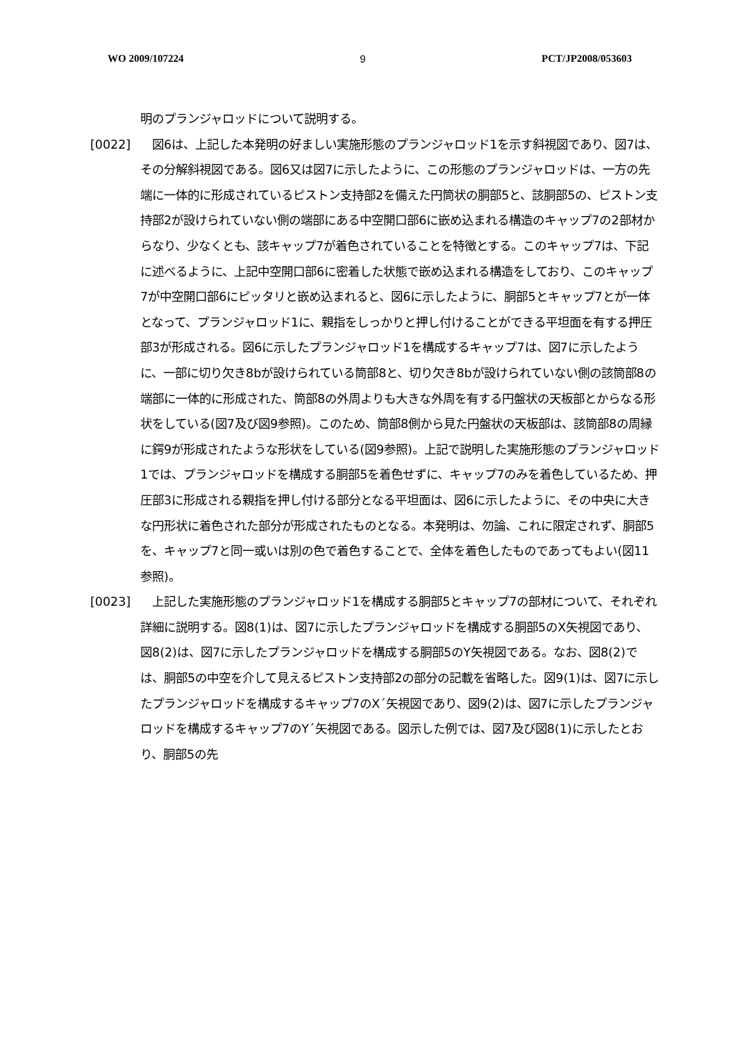WO 2009/107224 9 PCT/JP2008/053603
明のプランジャロッドについて説明する。
[0022] 　図6は、上記した本発明の好ましい実施形態のプランジャロッド1を示す斜視図であり、図7は、その分解斜視図である。図6又は図7に示したように、この形態のプランジャロッドは、一方の先端に一体的に形成されているピストン支持部2を備えた円筒状の胴部5と、該胴部5の、ピストン支持部2が設けられていない側の端部にある中空開口部6に嵌め込まれる構造のキャップ7の2部材からなり、少なくとも、該キャップ7が着色されていることを特徴とする。このキャップ7は、下記に述べるように、上記中空開口部6に密着した状態で嵌め込まれる構造をしており、このキャップ7が中空開口部6にピッタリと嵌め込まれると、図6に示したように、胴部5とキャップ7とが一体となって、プランジャロッド1に、親指をしっかりと押し付けることができる平坦面を有する押圧部3が形成される。図6に示したプランジャロッド1を構成するキャップ7は、図7に示したように、一部に切り欠き8bが設けられている筒部8と、切り欠き8bが設けられていない側の該筒部8の端部に一体的に形成された、筒部8の外周よりも大きな外周を有する円盤状の天板部とからなる形状をしている(図7及び図9参照)。このため、筒部8側から見た円盤状の天板部は、該筒部8の周縁に鍔9が形成されたような形状をしている(図9参照)。上記で説明した実施形態のプランジャロッド1では、プランジャロッドを構成する胴部5を着色せずに、キャップ7のみを着色しているため、押圧部3に形成される親指を押し付ける部分となる平坦面は、図6に示したように、その中央に大きな円形状に着色された部分が形成されたものとなる。本発明は、勿論、これに限定されず、胴部5を、キャップ7と同一或いは別の色で着色することで、全体を着色したものであってもよい(図11参照)。
[0023] 　上記した実施形態のプランジャロッド1を構成する胴部5とキャップ7の部材について、それぞれ詳細に説明する。図8(1)は、図7に示したプランジャロッドを構成する胴部5のX矢視図であり、図8(2)は、図7に示したプランジャロッドを構成する胴部5のY矢視図である。なお、図8(2)では、胴部5の中空を介して見えるピストン支持部2の部分の記載を省略した。図9(1)は、図7に示したプランジャロッドを構成するキャップ7のX´矢視図であり、図9(2)は、図7に示したプランジャロッドを構成するキャップ7のY´矢視図である。図示した例では、図7及び図8(1)に示したとおり、胴部5の先